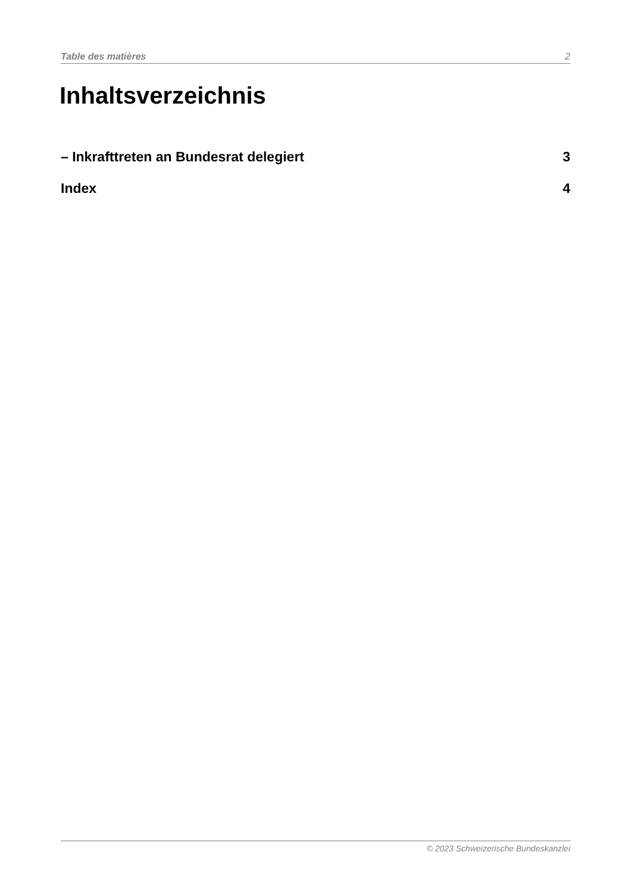Table des matières 2
Inhaltsverzeichnis
– Inkrafttreten an Bundesrat delegiert 3
Index 4
© 2023 Schweizerische Bundeskanzlei